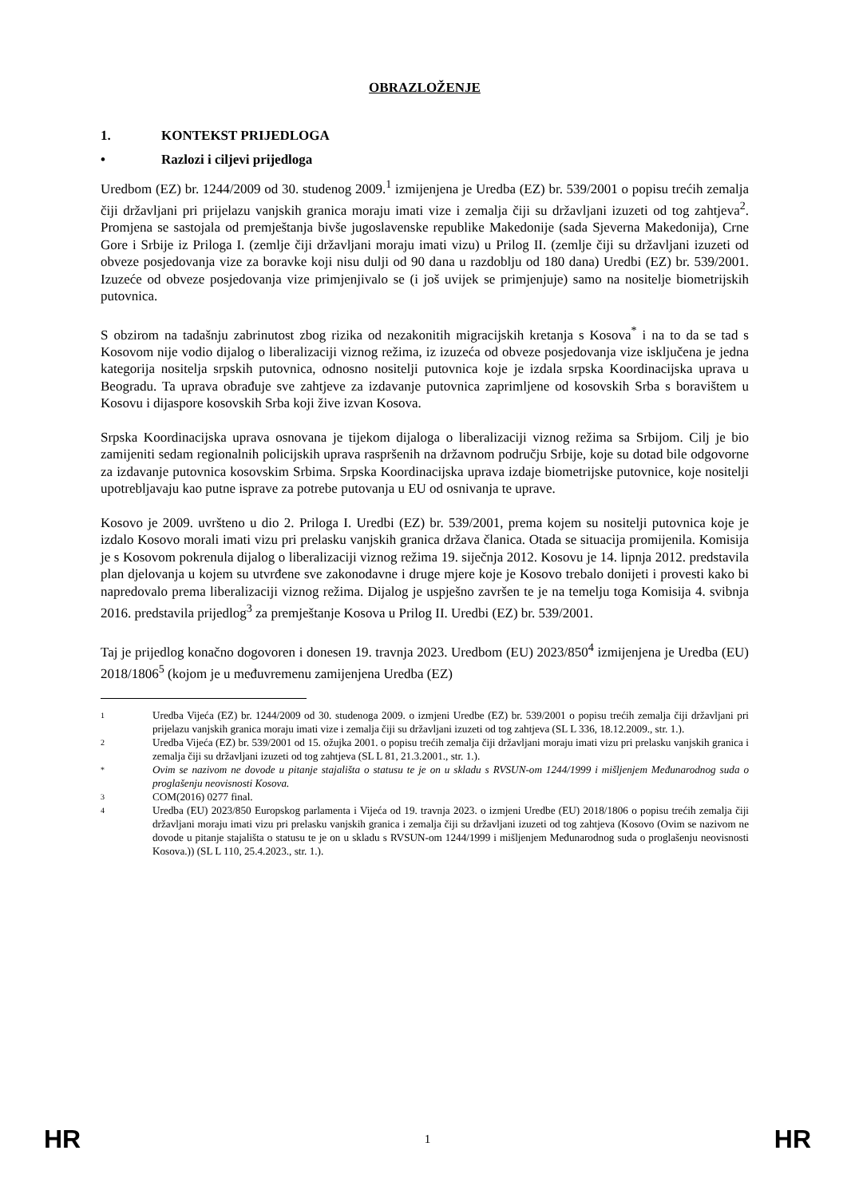OBRAZLOŽENJE
1. KONTEKST PRIJEDLOGA
• Razlozi i ciljevi prijedloga
Uredbom (EZ) br. 1244/2009 od 30. studenog 2009.<sup>1</sup> izmijenjena je Uredba (EZ) br. 539/2001 o popisu trećih zemalja čiji državljani pri prijelazu vanjskih granica moraju imati vize i zemalja čiji su državljani izuzeti od tog zahtjeva<sup>2</sup>. Promjena se sastojala od premještanja bivše jugoslavenske republike Makedonije (sada Sjeverna Makedonija), Crne Gore i Srbije iz Priloga I. (zemlje čiji državljani moraju imati vizu) u Prilog II. (zemlje čiji su državljani izuzeti od obveze posjedovanja vize za boravke koji nisu dulji od 90 dana u razdoblju od 180 dana) Uredbi (EZ) br. 539/2001. Izuzeće od obveze posjedovanja vize primjenjivalo se (i još uvijek se primjenjuje) samo na nositelje biometrijskih putovnica.
S obzirom na tadašnju zabrinutost zbog rizika od nezakonitih migracijskih kretanja s Kosova<sup>*</sup> i na to da se tad s Kosovom nije vodio dijalog o liberalizaciji viznog režima, iz izuzeća od obveze posjedovanja vize isključena je jedna kategorija nositelja srpskih putovnica, odnosno nositelji putovnica koje je izdala srpska Koordinacijska uprava u Beogradu. Ta uprava obrađuje sve zahtjeve za izdavanje putovnica zaprimljene od kosovskih Srba s boravištem u Kosovu i dijaspore kosovskih Srba koji žive izvan Kosova.
Srpska Koordinacijska uprava osnovana je tijekom dijaloga o liberalizaciji viznog režima sa Srbijom. Cilj je bio zamijeniti sedam regionalnih policijskih uprava raspršenih na državnom području Srbije, koje su dotad bile odgovorne za izdavanje putovnica kosovskim Srbima. Srpska Koordinacijska uprava izdaje biometrijske putovnice, koje nositelji upotrebljavaju kao putne isprave za potrebe putovanja u EU od osnivanja te uprave.
Kosovo je 2009. uvršteno u dio 2. Priloga I. Uredbi (EZ) br. 539/2001, prema kojem su nositelji putovnica koje je izdalo Kosovo morali imati vizu pri prelasku vanjskih granica država članica. Otada se situacija promijenila. Komisija je s Kosovom pokrenula dijalog o liberalizaciji viznog režima 19. siječnja 2012. Kosovu je 14. lipnja 2012. predstavila plan djelovanja u kojem su utvrđene sve zakonodavne i druge mjere koje je Kosovo trebalo donijeti i provesti kako bi napredovalo prema liberalizaciji viznog režima. Dijalog je uspješno završen te je na temelju toga Komisija 4. svibnja 2016. predstavila prijedlog<sup>3</sup> za premještanje Kosova u Prilog II. Uredbi (EZ) br. 539/2001.
Taj je prijedlog konačno dogovoren i donesen 19. travnja 2023. Uredbom (EU) 2023/850<sup>4</sup> izmijenjena je Uredba (EU) 2018/1806<sup>5</sup> (kojom je u međuvremenu zamijenjena Uredba (EZ)
1 Uredba Vijeća (EZ) br. 1244/2009 od 30. studenoga 2009. o izmjeni Uredbe (EZ) br. 539/2001 o popisu trećih zemalja čiji državljani pri prijelazu vanjskih granica moraju imati vize i zemalja čiji su državljani izuzeti od tog zahtjeva (SL L 336, 18.12.2009., str. 1.).
2 Uredba Vijeća (EZ) br. 539/2001 od 15. ožujka 2001. o popisu trećih zemalja čiji državljani moraju imati vizu pri prelasku vanjskih granica i zemalja čiji su državljani izuzeti od tog zahtjeva (SL L 81, 21.3.2001., str. 1.).
* Ovim se nazivom ne dovode u pitanje stajališta o statusu te je on u skladu s RVSUN-om 1244/1999 i mišljenjem Međunarodnog suda o proglašenju neovisnosti Kosova.
3 COM(2016) 0277 final.
4 Uredba (EU) 2023/850 Europskog parlamenta i Vijeća od 19. travnja 2023. o izmjeni Uredbe (EU) 2018/1806 o popisu trećih zemalja čiji državljani moraju imati vizu pri prelasku vanjskih granica i zemalja čiji su državljani izuzeti od tog zahtjeva (Kosovo (Ovim se nazivom ne dovode u pitanje stajališta o statusu te je on u skladu s RVSUN-om 1244/1999 i mišljenjem Međunarodnog suda o proglašenju neovisnosti Kosova.)) (SL L 110, 25.4.2023., str. 1.).
HR 1 HR